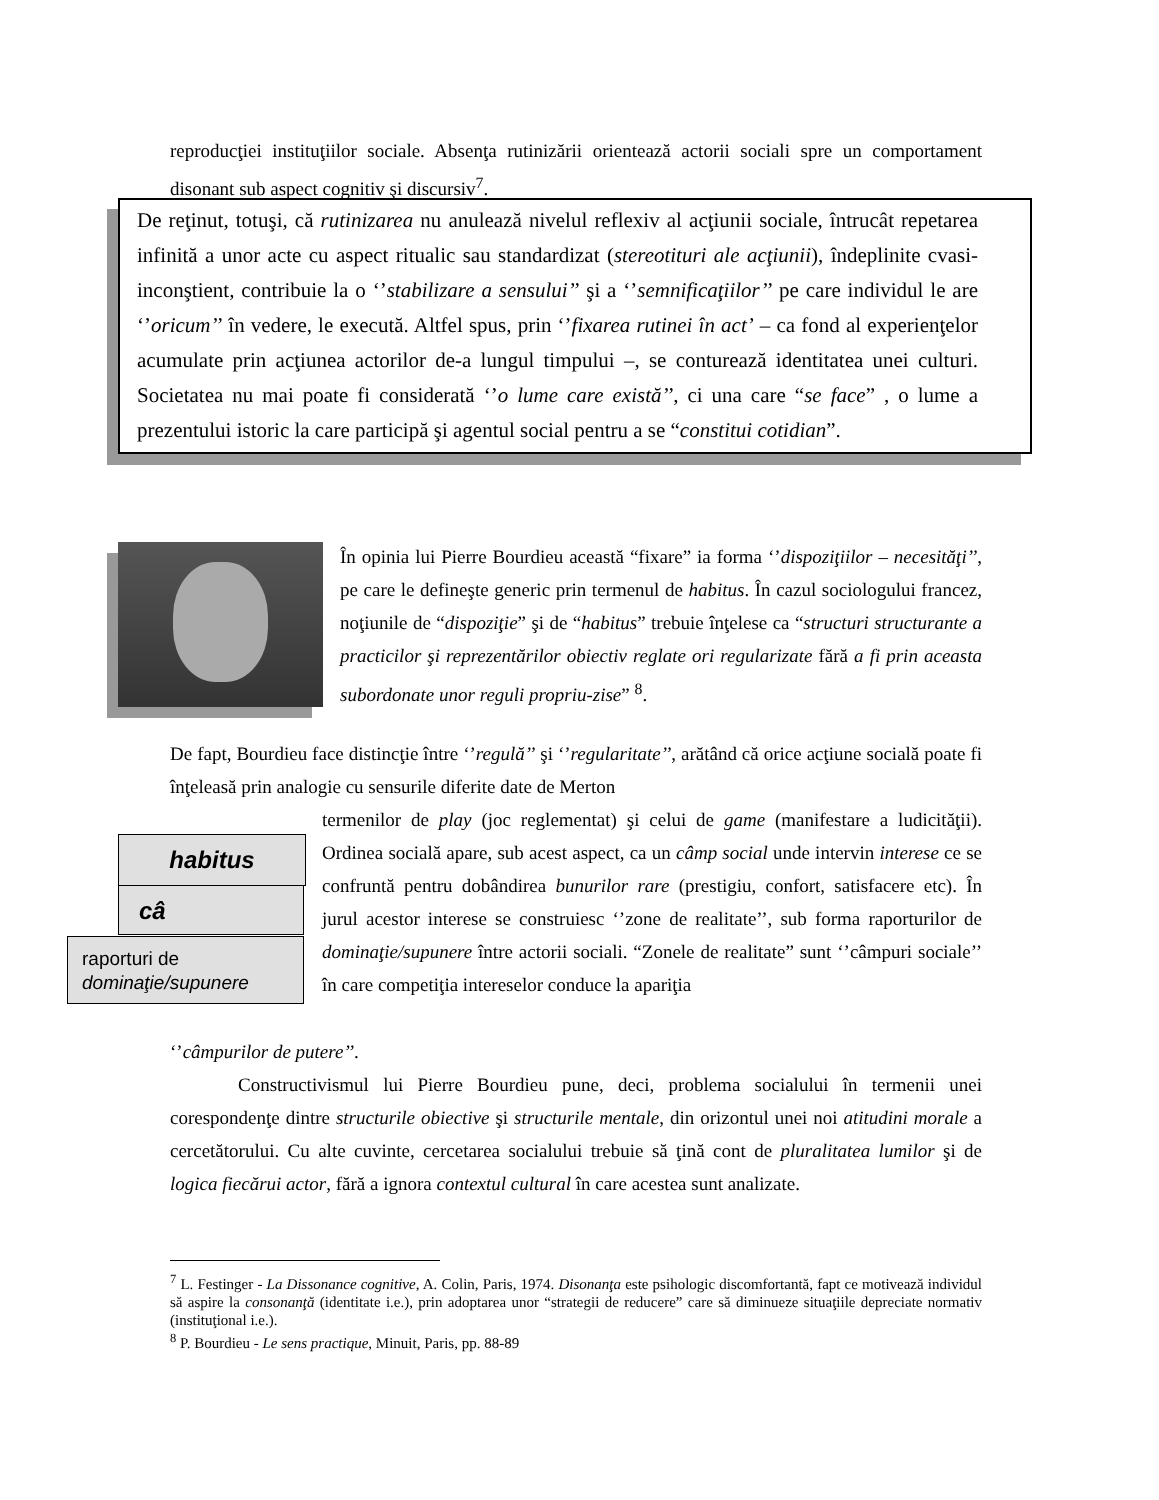reproducţiei instituţiilor sociale. Absenţa rutinizării orientează actorii sociali spre un comportament disonant sub aspect cognitiv şi discursiv<sup>7</sup>.
De reţinut, totuşi, că rutinizarea nu anulează nivelul reflexiv al acţiunii sociale, întrucât repetarea infinită a unor acte cu aspect ritualic sau standardizat (stereotituri ale acţiunii), îndeplinite cvasi-inconştient, contribuie la o ‘’stabilizare a sensului’’ şi a ‘’semnificaţiilor’’ pe care individul le are ‘’oricum’’ în vedere, le execută. Altfel spus, prin ‘’fixarea rutinei în act’ – ca fond al experienţelor acumulate prin acţiunea actorilor de-a lungul timpului –, se conturează identitatea unei culturi. Societatea nu mai poate fi considerată ‘’o lume care există’’, ci una care “se face” , o lume a prezentului istoric la care participă şi agentul social pentru a se “constitui cotidian”.
În opinia lui Pierre Bourdieu această “fixare” ia forma ‘’dispoziţiilor – necesităţi’’, pe care le defineşte generic prin termenul de habitus. În cazul sociologului francez, noţiunile de “dispoziţie” şi de “habitus” trebuie înţelese ca “structuri structurante a practicilor şi reprezentărilor obiectiv reglate ori regularizate fără a fi prin aceasta subordonate unor reguli propriu-zise” <sup>8</sup>.
De fapt, Bourdieu face distincţie între ‘’regulă’’ şi ‘’regularitate’’, arătând că orice acţiune socială poate fi înţeleasă prin analogie cu sensurile diferite date de Merton
habitus
câ
raporturi de dominaţie/supunere
termenilor de play (joc reglementat) şi celui de game (manifestare a ludicităţii). Ordinea socială apare, sub acest aspect, ca un câmp social unde intervin interese ce se confruntă pentru dobândirea bunurilor rare (prestigiu, confort, satisfacere etc). În jurul acestor interese se construiesc ‘’zone de realitate’’, sub forma raporturilor de dominaţie/supunere între actorii sociali. “Zonele de realitate” sunt ‘’câmpuri sociale’’ în care competiţia intereselor conduce la apariţia
‘’câmpurilor de putere’’.
Constructivismul lui Pierre Bourdieu pune, deci, problema socialului în termenii unei corespondenţe dintre structurile obiective şi structurile mentale, din orizontul unei noi atitudini morale a cercetătorului. Cu alte cuvinte, cercetarea socialului trebuie să ţină cont de pluralitatea lumilor şi de logica fiecărui actor, fără a ignora contextul cultural în care acestea sunt analizate.
<sup>7</sup> L. Festinger - La Dissonance cognitive, A. Colin, Paris, 1974. Disonanţa este psihologic discomfortantă, fapt ce motivează individul să aspire la consonanţă (identitate i.e.), prin adoptarea unor “strategii de reducere” care să diminueze situaţiile depreciate normativ (instituţional i.e.).
<sup>8</sup> P. Bourdieu - Le sens practique, Minuit, Paris, pp. 88-89